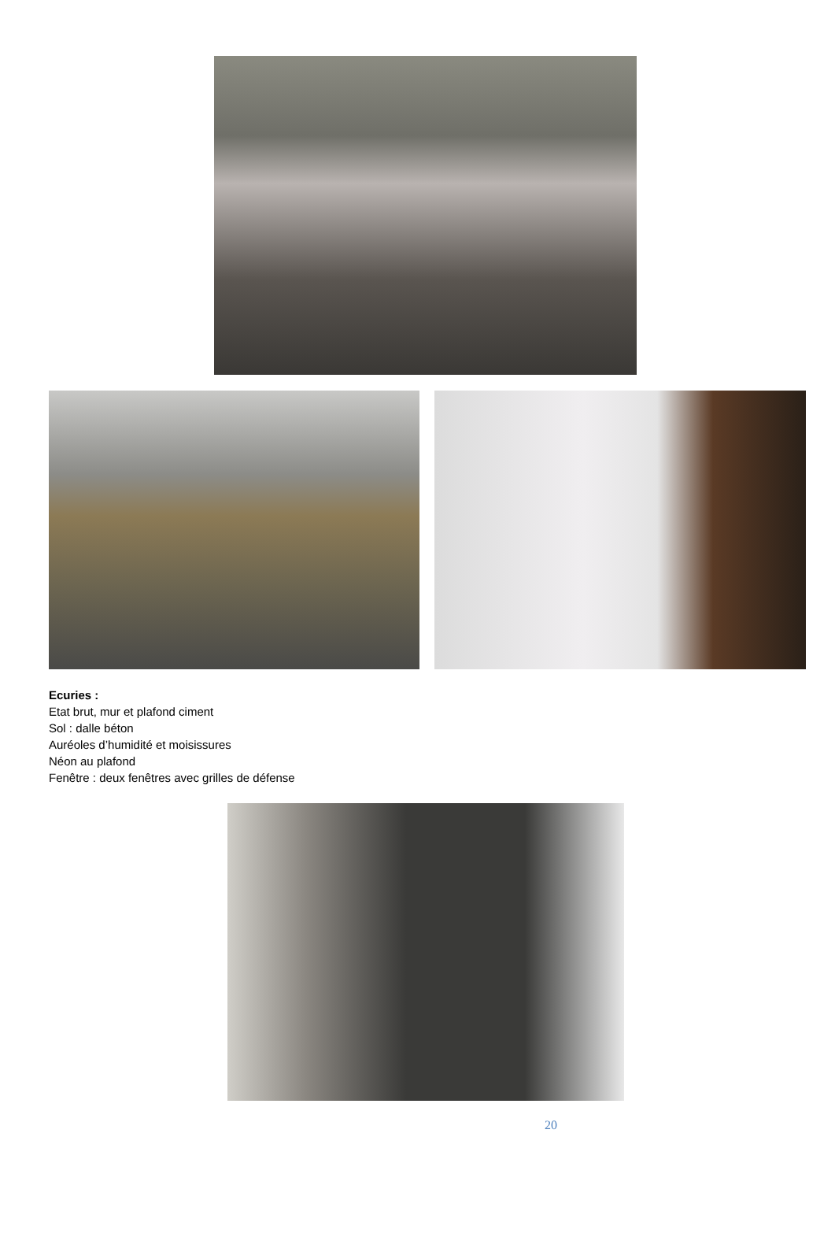Ecuries :
Etat brut, mur et plafond ciment
Sol : dalle béton
Auréoles d’humidité et moisissures
Néon au plafond
Fenêtre : deux fenêtres avec grilles de défense
20